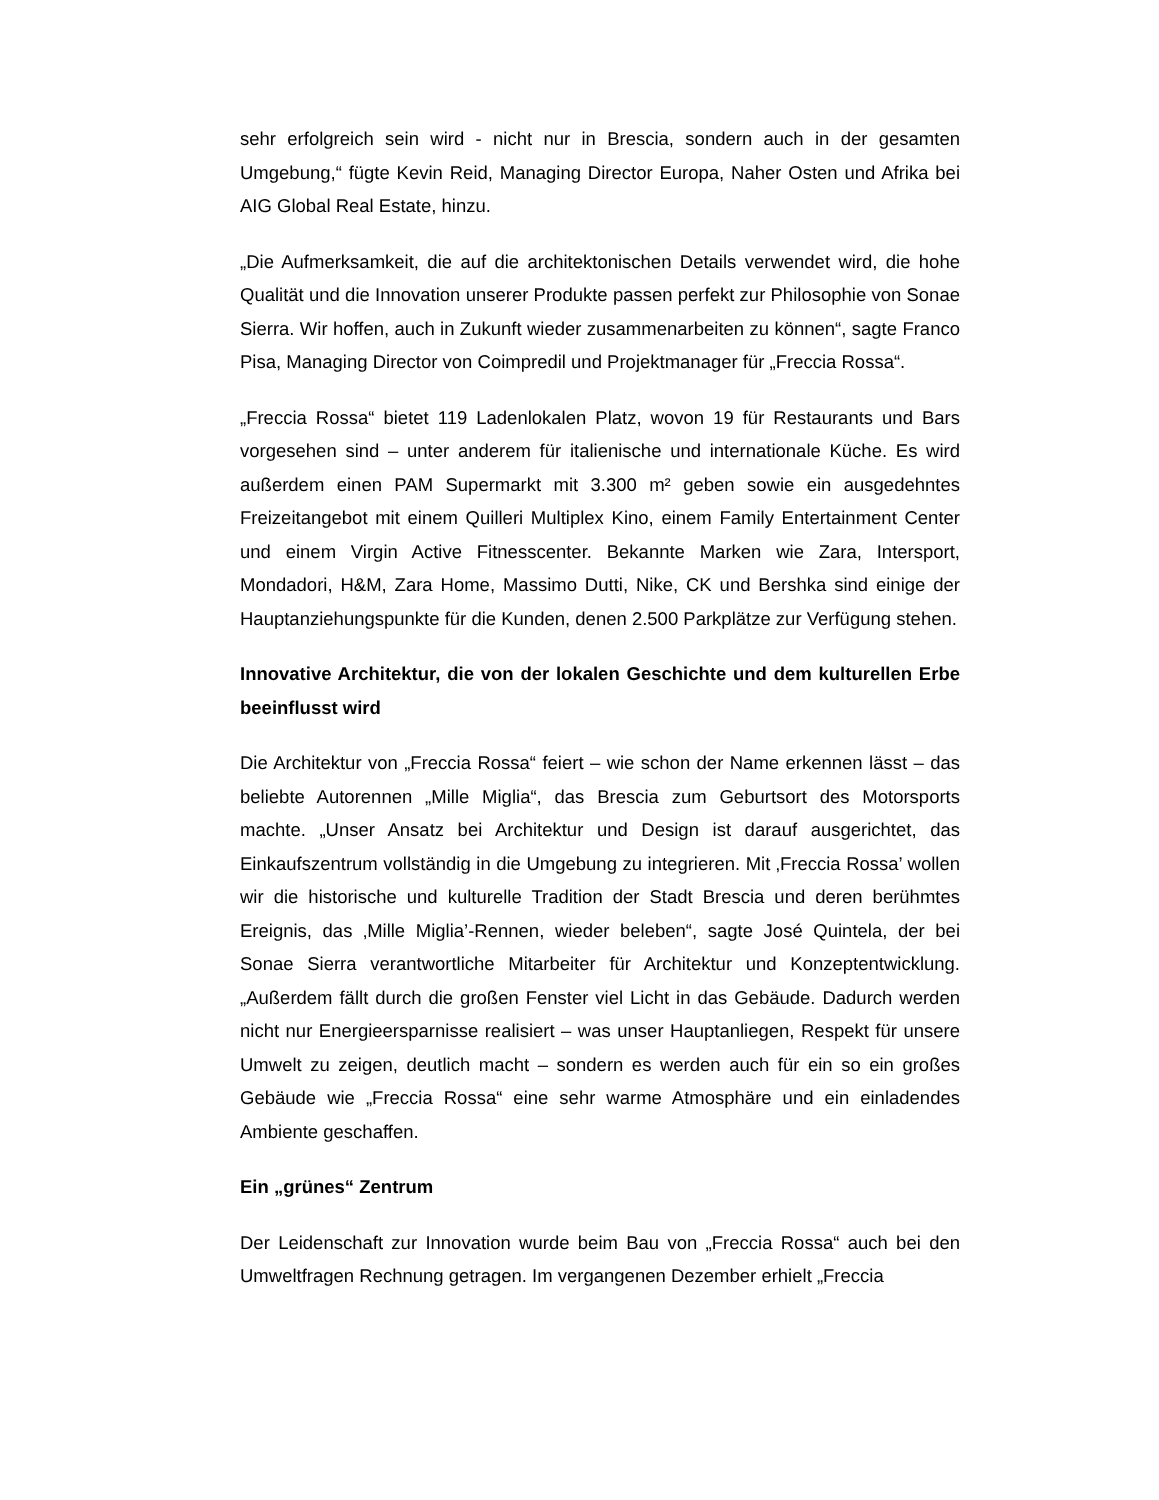sehr erfolgreich sein wird - nicht nur in Brescia, sondern auch in der gesamten Umgebung,“ fügte Kevin Reid, Managing Director Europa, Naher Osten und Afrika bei AIG Global Real Estate, hinzu.
„Die Aufmerksamkeit, die auf die architektonischen Details verwendet wird, die hohe Qualität und die Innovation unserer Produkte passen perfekt zur Philosophie von Sonae Sierra. Wir hoffen, auch in Zukunft wieder zusammenarbeiten zu können“, sagte Franco Pisa, Managing Director von Coimpredil und Projektmanager für „Freccia Rossa“.
„Freccia Rossa“ bietet 119 Ladenlokalen Platz, wovon 19 für Restaurants und Bars vorgesehen sind – unter anderem für italienische und internationale Küche. Es wird außerdem einen PAM Supermarkt mit 3.300 m² geben sowie ein ausgedehntes Freizeitangebot mit einem Quilleri Multiplex Kino, einem Family Entertainment Center und einem Virgin Active Fitnesscenter. Bekannte Marken wie Zara, Intersport, Mondadori, H&M, Zara Home, Massimo Dutti, Nike, CK und Bershka sind einige der Hauptanziehungspunkte für die Kunden, denen 2.500 Parkplätze zur Verfügung stehen.
Innovative Architektur, die von der lokalen Geschichte und dem kulturellen Erbe beeinflusst wird
Die Architektur von „Freccia Rossa“ feiert – wie schon der Name erkennen lässt – das beliebte Autorennen „Mille Miglia“, das Brescia zum Geburtsort des Motorsports machte. „Unser Ansatz bei Architektur und Design ist darauf ausgerichtet, das Einkaufszentrum vollständig in die Umgebung zu integrieren. Mit ‚Freccia Rossa’ wollen wir die historische und kulturelle Tradition der Stadt Brescia und deren berühmtes Ereignis, das ‚Mille Miglia’-Rennen, wieder beleben“, sagte José Quintela, der bei Sonae Sierra verantwortliche Mitarbeiter für Architektur und Konzeptentwicklung. „Außerdem fällt durch die großen Fenster viel Licht in das Gebäude. Dadurch werden nicht nur Energieersparnisse realisiert – was unser Hauptanliegen, Respekt für unsere Umwelt zu zeigen, deutlich macht – sondern es werden auch für ein so ein großes Gebäude wie „Freccia Rossa“ eine sehr warme Atmosphäre und ein einladendes Ambiente geschaffen.
Ein „grünes“ Zentrum
Der Leidenschaft zur Innovation wurde beim Bau von „Freccia Rossa“ auch bei den Umweltfragen Rechnung getragen. Im vergangenen Dezember erhielt „Freccia